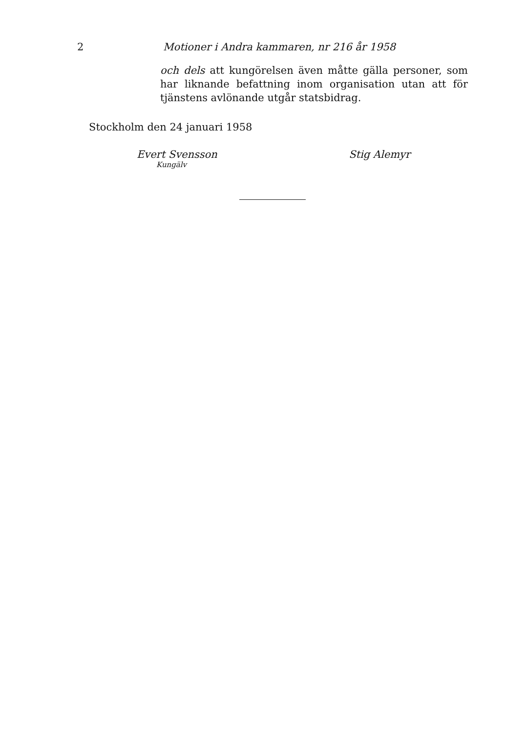2 Motioner i Andra kammaren, nr 216 år 1958
och dels att kungörelsen även måtte gälla personer, som har liknande befattning inom organisation utan att för tjänstens avlönande utgår statsbidrag.
Stockholm den 24 januari 1958
Evert Svensson
Kungälv
Stig Alemyr